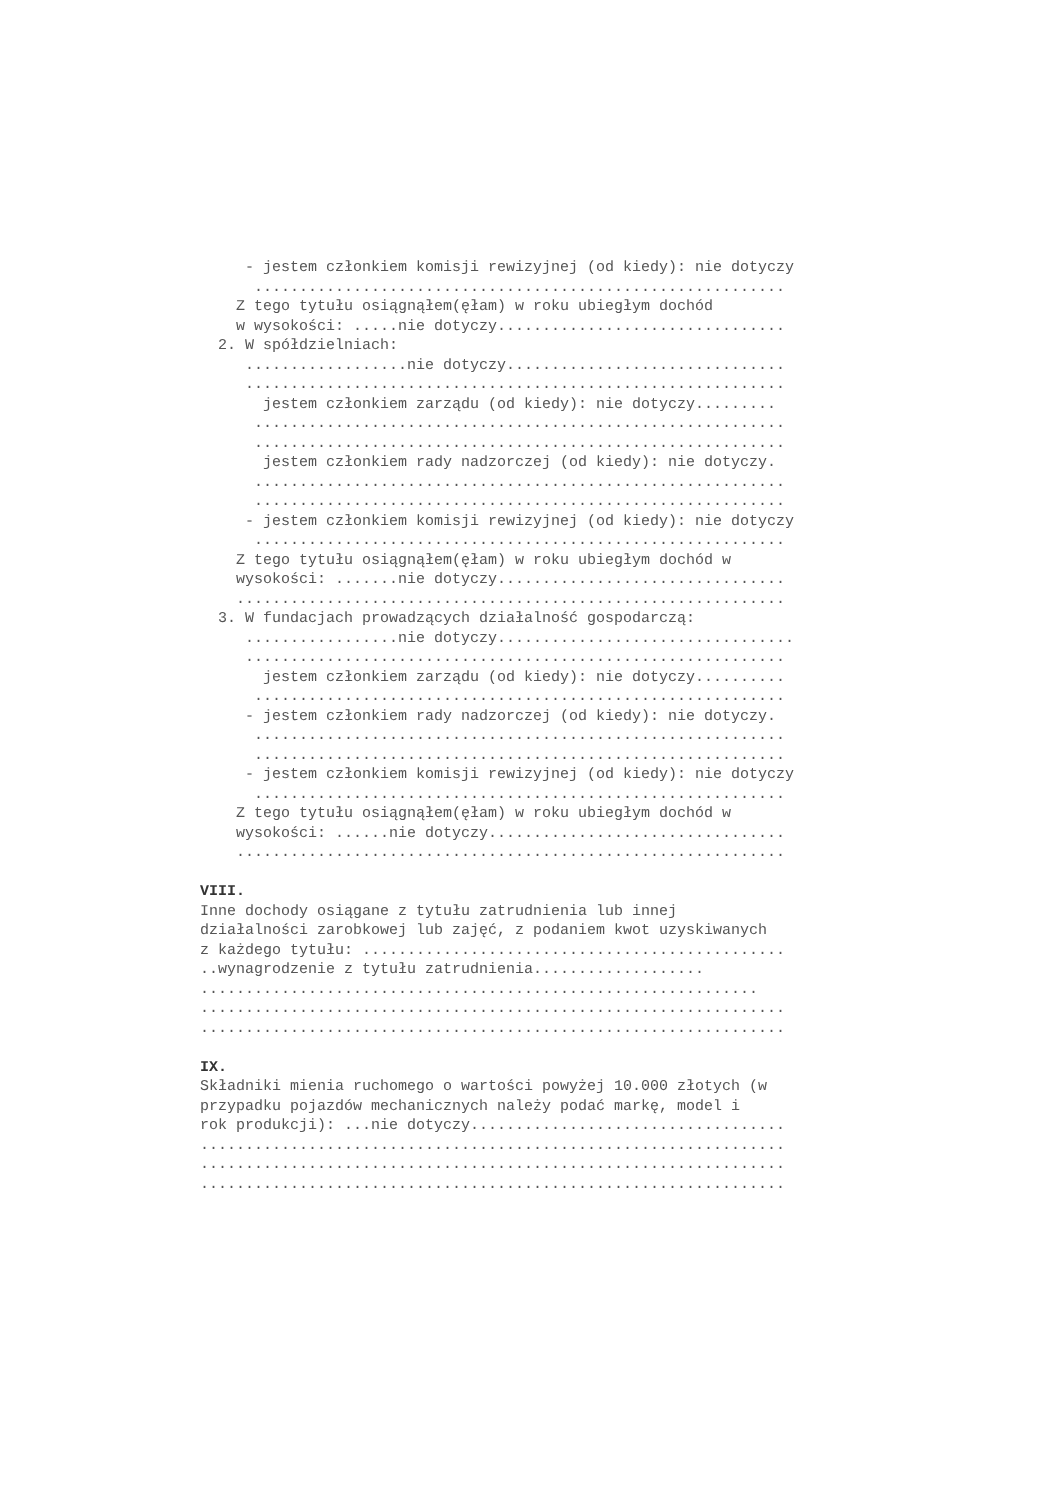- jestem członkiem komisji rewizyjnej (od kiedy): nie dotyczy ........................................................... Z tego tytułu osiągnąłem(ęłam) w roku ubiegłym dochód w wysokości: .....nie dotyczy................................ 2. W spółdzielniach: ..................nie dotyczy............................... ............................................................ jestem członkiem zarządu (od kiedy): nie dotyczy......... ........................................................... ........................................................... jestem członkiem rady nadzorczej (od kiedy): nie dotyczy. ........................................................... ........................................................... - jestem członkiem komisji rewizyjnej (od kiedy): nie dotyczy ........................................................... Z tego tytułu osiągnąłem(ęłam) w roku ubiegłym dochód w wysokości: .......nie dotyczy................................ ............................................................. 3. W fundacjach prowadzących działalność gospodarczą: .................nie dotyczy................................. ............................................................ jestem członkiem zarządu (od kiedy): nie dotyczy.......... ........................................................... - jestem członkiem rady nadzorczej (od kiedy): nie dotyczy. ........................................................... ........................................................... - jestem członkiem komisji rewizyjnej (od kiedy): nie dotyczy ........................................................... Z tego tytułu osiągnąłem(ęłam) w roku ubiegłym dochód w wysokości: ......nie dotyczy................................. ............................................................. VIII. Inne dochody osiągane z tytułu zatrudnienia lub innej działalności zarobkowej lub zajęć, z podaniem kwot uzyskiwanych z każdego tytułu: ............................................... ..wynagrodzenie z tytułu zatrudnienia................... .............................................................. ................................................................. ................................................................. IX. Składniki mienia ruchomego o wartości powyżej 10.000 złotych (w przypadku pojazdów mechanicznych należy podać markę, model i rok produkcji): ...nie dotyczy................................... ................................................................. ................................................................. .................................................................